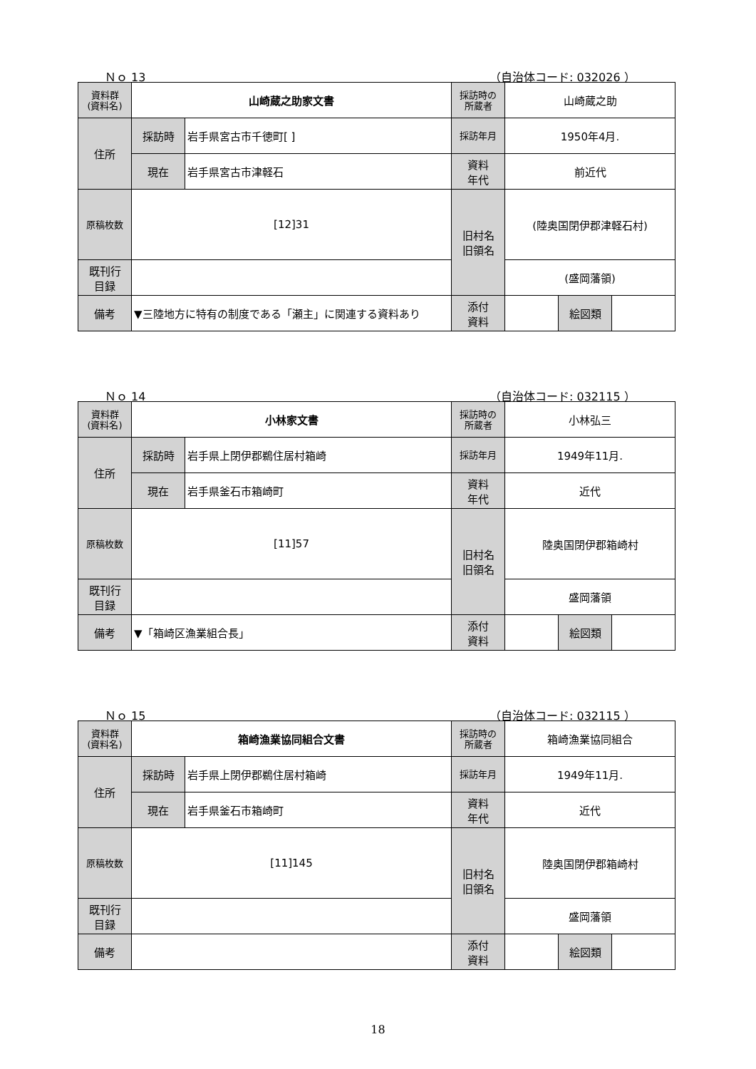Ｎｏ 13 （自治体コード: 032026 ）
| 資料群 (資料名) | 山崎蔵之助家文書 | | 採訪時の 所蔵者 | 山崎蔵之助 | | |
| 住所 | 採訪時 | 岩手県宮古市千徳町[ ] | 採訪年月 | 1950年4月. | | |
| | 現在 | 岩手県宮古市津軽石 | 資料 年代 | 前近代 | | |
| 原稿枚数 | [12]31 | | 旧村名 旧領名 | (陸奥国閉伊郡津軽石村) | | |
| 既刊行 目録 | | | | (盛岡藩領) | | |
| 備考 | ▼三陸地方に特有の制度である「瀬主」に関連する資料あり | | | | | |
| | | | 添付 資料 | | 絵図類 | |
Ｎｏ 14 （自治体コード: 032115 ）
| 資料群 (資料名) | 小林家文書 | | 採訪時の 所蔵者 | 小林弘三 | | |
| 住所 | 採訪時 | 岩手県上閉伊郡鵜住居村箱崎 | 採訪年月 | 1949年11月. | | |
| | 現在 | 岩手県釜石市箱崎町 | 資料 年代 | 近代 | | |
| 原稿枚数 | [11]57 | | 旧村名 旧領名 | 陸奥国閉伊郡箱崎村 | | |
| 既刊行 目録 | | | | 盛岡藩領 | | |
| 備考 | ▼「箱崎区漁業組合長」 | | | | | |
| | | | 添付 資料 | | 絵図類 | |
Ｎｏ 15 （自治体コード: 032115 ）
| 資料群 (資料名) | 箱崎漁業協同組合文書 | | 採訪時の 所蔵者 | 箱崎漁業協同組合 | | |
| 住所 | 採訪時 | 岩手県上閉伊郡鵜住居村箱崎 | 採訪年月 | 1949年11月. | | |
| | 現在 | 岩手県釜石市箱崎町 | 資料 年代 | 近代 | | |
| 原稿枚数 | [11]145 | | 旧村名 旧領名 | 陸奥国閉伊郡箱崎村 | | |
| 既刊行 目録 | | | | 盛岡藩領 | | |
| 備考 | | | | | | |
| | | | 添付 資料 | | 絵図類 | |
18